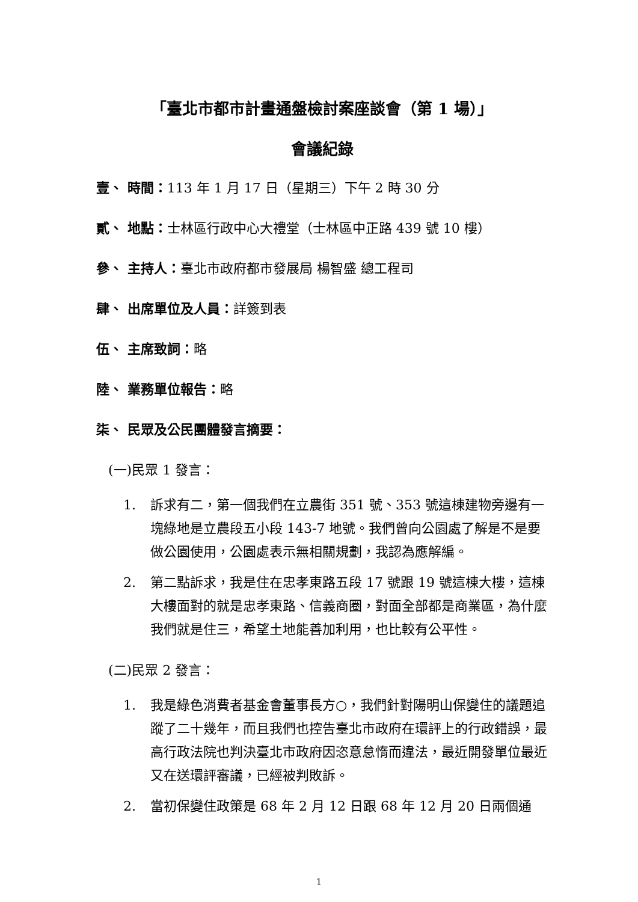「臺北市都市計畫通盤檢討案座談會（第 1 場）」
會議紀錄
壹、 時間：113 年 1 月 17 日（星期三）下午 2 時 30 分
貳、 地點：士林區行政中心大禮堂（士林區中正路 439 號 10 樓）
參、 主持人：臺北市政府都市發展局 楊智盛 總工程司
肆、 出席單位及人員：詳簽到表
伍、 主席致詞：略
陸、 業務單位報告：略
柒、 民眾及公民團體發言摘要：
(一)民眾 1 發言：
1. 訴求有二，第一個我們在立農街 351 號、353 號這棟建物旁邊有一塊綠地是立農段五小段 143-7 地號。我們曾向公園處了解是不是要做公園使用，公園處表示無相關規劃，我認為應解編。
2. 第二點訴求，我是住在忠孝東路五段 17 號跟 19 號這棟大樓，這棟大樓面對的就是忠孝東路、信義商圈，對面全部都是商業區，為什麼我們就是住三，希望土地能善加利用，也比較有公平性。
(二)民眾 2 發言：
1. 我是綠色消費者基金會董事長方○，我們針對陽明山保變住的議題追蹤了二十幾年，而且我們也控告臺北市政府在環評上的行政錯誤，最高行政法院也判決臺北市政府因恣意怠惰而違法，最近開發單位最近又在送環評審議，已經被判敗訴。
2. 當初保變住政策是 68 年 2 月 12 日跟 68 年 12 月 20 日兩個通
1